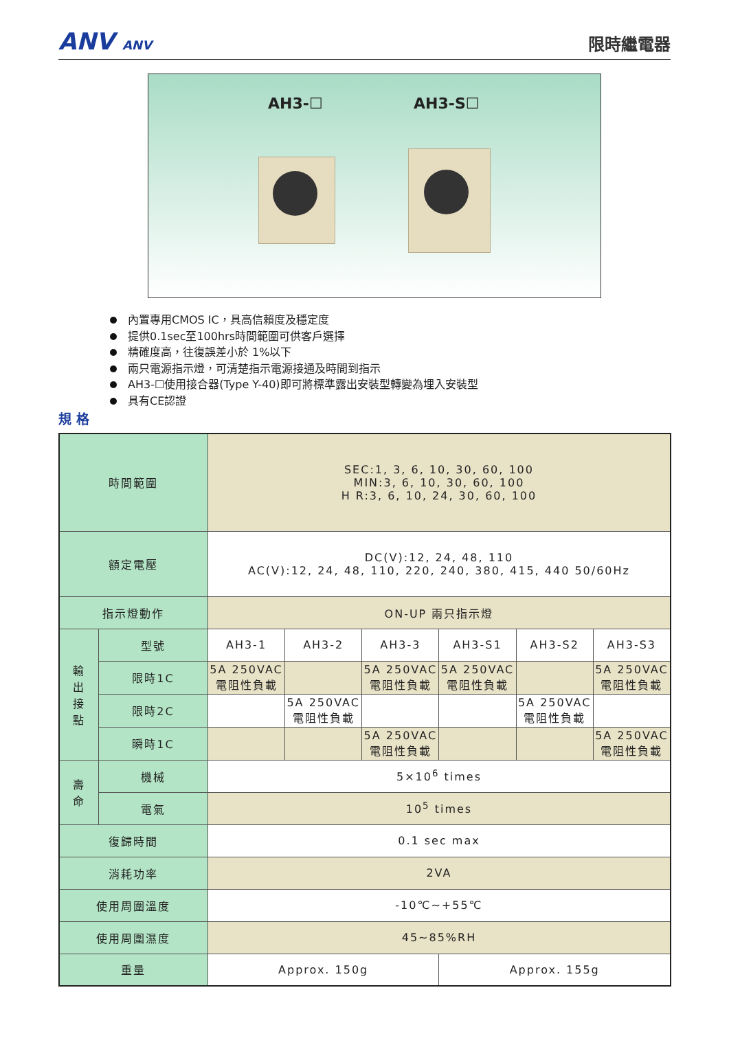ANV ANV
限時繼電器
AH3-☐ AH3-S☐
內置專用CMOS IC，具高信賴度及穩定度
提供0.1sec至100hrs時間範圍可供客戶選擇
精確度高，往復誤差小於 1%以下
兩只電源指示燈，可清楚指示電源接通及時間到指示
AH3-☐使用接合器(Type Y-40)即可將標準露出安裝型轉變為埋入安裝型
具有CE認證
規 格
| 時間範圍 | | SEC:1, 3, 6, 10, 30, 60, 100 MIN:3, 6, 10, 30, 60, 100 H R:3, 6, 10, 24, 30, 60, 100 | | | | | |
| 額定電壓 | | DC(V):12, 24, 48, 110 AC(V):12, 24, 48, 110, 220, 240, 380, 415, 440 50/60Hz | | | | | |
| 指示燈動作 | | ON-UP 兩只指示燈 | | | | | |
| 輸 出 接 點 | 型號 | AH3-1 | AH3-2 | AH3-3 | AH3-S1 | AH3-S2 | AH3-S3 |
| | 限時1C | 5A 250VAC 電阻性負載 | | 5A 250VAC 電阻性負載 | 5A 250VAC 電阻性負載 | | 5A 250VAC 電阻性負載 |
| | 限時2C | | 5A 250VAC 電阻性負載 | | | 5A 250VAC 電阻性負載 | |
| | 瞬時1C | | | 5A 250VAC 電阻性負載 | | | 5A 250VAC 電阻性負載 |
| 壽 命 | 機械 | 5×10<sup>6</sup> times | | | | | |
| | 電氣 | 10<sup>5</sup> times | | | | | |
| 復歸時間 | | 0.1 sec max | | | | | |
| 消耗功率 | | 2VA | | | | | |
| 使用周圍溫度 | | -10℃~+55℃ | | | | | |
| 使用周圍濕度 | | 45~85%RH | | | | | |
| 重量 | | Approx. 150g | | | Approx. 155g | | |